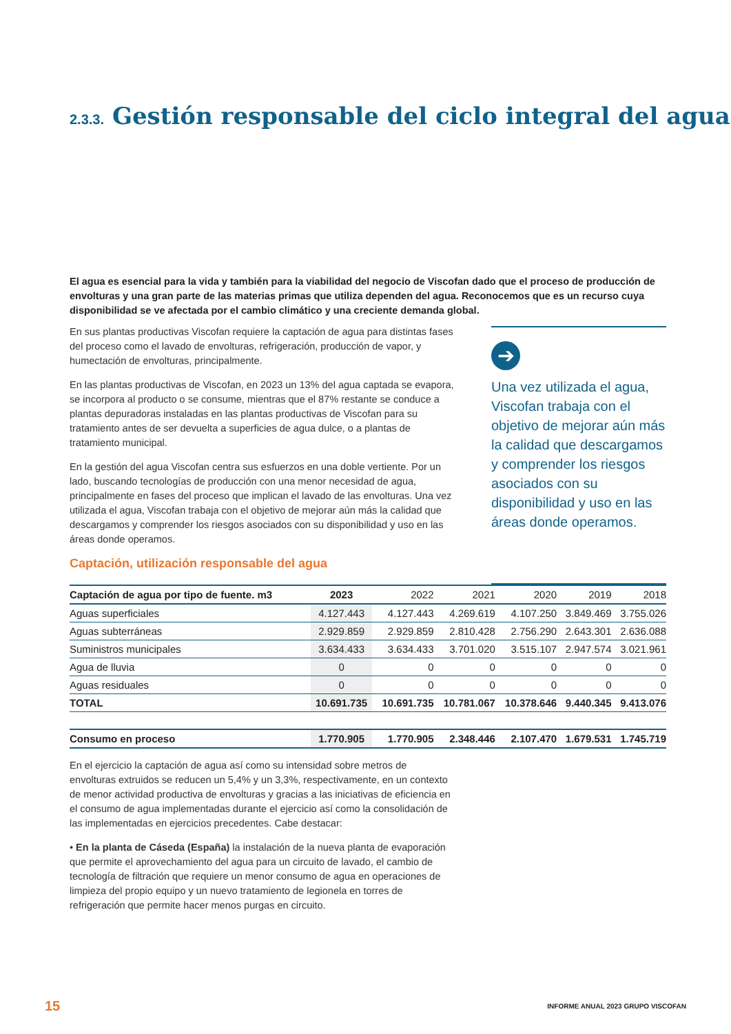2.3.3. Gestión responsable del ciclo integral del agua
El agua es esencial para la vida y también para la viabilidad del negocio de Viscofan dado que el proceso de producción de envolturas y una gran parte de las materias primas que utiliza dependen del agua. Reconocemos que es un recurso cuya disponibilidad se ve afectada por el cambio climático y una creciente demanda global.
En sus plantas productivas Viscofan requiere la captación de agua para distintas fases del proceso como el lavado de envolturas, refrigeración, producción de vapor, y humectación de envolturas, principalmente.
En las plantas productivas de Viscofan, en 2023 un 13% del agua captada se evapora, se incorpora al producto o se consume, mientras que el 87% restante se conduce a plantas depuradoras instaladas en las plantas productivas de Viscofan para su tratamiento antes de ser devuelta a superficies de agua dulce, o a plantas de tratamiento municipal.
En la gestión del agua Viscofan centra sus esfuerzos en una doble vertiente. Por un lado, buscando tecnologías de producción con una menor necesidad de agua, principalmente en fases del proceso que implican el lavado de las envolturas. Una vez utilizada el agua, Viscofan trabaja con el objetivo de mejorar aún más la calidad que descargamos y comprender los riesgos asociados con su disponibilidad y uso en las áreas donde operamos.
Captación, utilización responsable del agua
➔
Una vez utilizada el agua, Viscofan trabaja con el objetivo de mejorar aún más la calidad que descargamos y comprender los riesgos asociados con su disponibilidad y uso en las áreas donde operamos.
| Captación de agua por tipo de fuente. m3 | 2023 | 2022 | 2021 | 2020 | 2019 | 2018 |
| --- | --- | --- | --- | --- | --- | --- |
| Aguas superficiales | 4.127.443 | 4.127.443 | 4.269.619 | 4.107.250 | 3.849.469 | 3.755.026 |
| Aguas subterráneas | 2.929.859 | 2.929.859 | 2.810.428 | 2.756.290 | 2.643.301 | 2.636.088 |
| Suministros municipales | 3.634.433 | 3.634.433 | 3.701.020 | 3.515.107 | 2.947.574 | 3.021.961 |
| Agua de lluvia | 0 | 0 | 0 | 0 | 0 | 0 |
| Aguas residuales | 0 | 0 | 0 | 0 | 0 | 0 |
| TOTAL | 10.691.735 | 10.691.735 | 10.781.067 | 10.378.646 | 9.440.345 | 9.413.076 |
| Consumo en proceso | 1.770.905 | 1.770.905 | 2.348.446 | 2.107.470 | 1.679.531 | 1.745.719 |
En el ejercicio la captación de agua así como su intensidad sobre metros de envolturas extruidos se reducen un 5,4% y un 3,3%, respectivamente, en un contexto de menor actividad productiva de envolturas y gracias a las iniciativas de eficiencia en el consumo de agua implementadas durante el ejercicio así como la consolidación de las implementadas en ejercicios precedentes. Cabe destacar:
• En la planta de Cáseda (España) la instalación de la nueva planta de evaporación que permite el aprovechamiento del agua para un circuito de lavado, el cambio de tecnología de filtración que requiere un menor consumo de agua en operaciones de limpieza del propio equipo y un nuevo tratamiento de legionela en torres de refrigeración que permite hacer menos purgas en circuito.
15 INFORME ANUAL 2023 GRUPO VISCOFAN